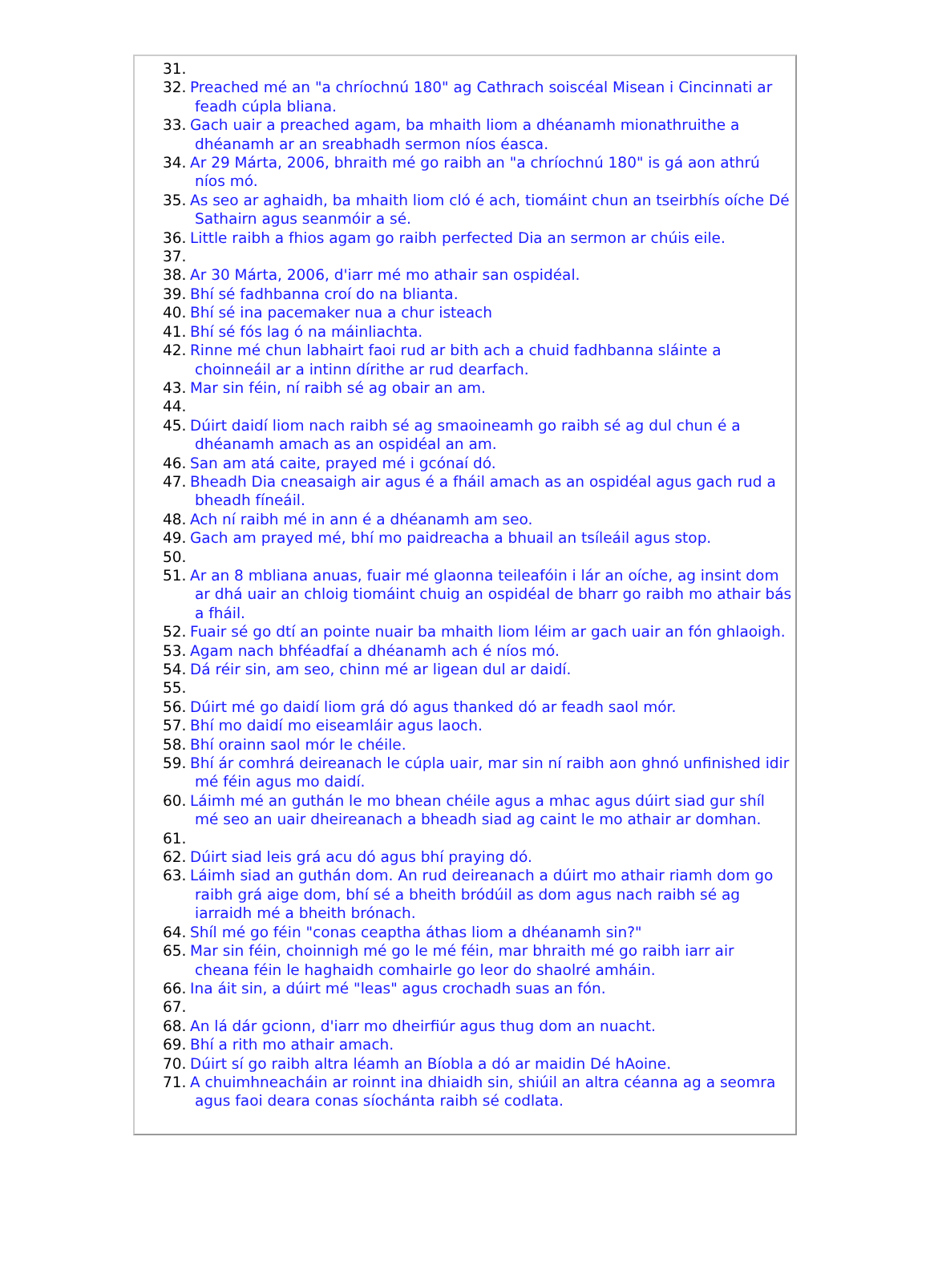31.
32. Preached mé an "a chríochnú 180" ag Cathrach soiscéal Misean i Cincinnati ar feadh cúpla bliana.
33. Gach uair a preached agam, ba mhaith liom a dhéanamh mionathruithe a dhéanamh ar an sreabhadh sermon níos éasca.
34. Ar 29 Márta, 2006, bhraith mé go raibh an "a chríochnú 180" is gá aon athrú níos mó.
35. As seo ar aghaidh, ba mhaith liom cló é ach, tiomáint chun an tseirbhís oíche Dé Sathairn agus seanmóir a sé.
36. Little raibh a fhios agam go raibh perfected Dia an sermon ar chúis eile.
37.
38. Ar 30 Márta, 2006, d'iarr mé mo athair san ospidéal.
39. Bhí sé fadhbanna croí do na blianta.
40. Bhí sé ina pacemaker nua a chur isteach
41. Bhí sé fós lag ó na máinliachta.
42. Rinne mé chun labhairt faoi rud ar bith ach a chuid fadhbanna sláinte a choinneáil ar a intinn dírithe ar rud dearfach.
43. Mar sin féin, ní raibh sé ag obair an am.
44.
45. Dúirt daidí liom nach raibh sé ag smaoineamh go raibh sé ag dul chun é a dhéanamh amach as an ospidéal an am.
46. San am atá caite, prayed mé i gcónaí dó.
47. Bheadh Dia cneasaigh air agus é a fháil amach as an ospidéal agus gach rud a bheadh fíneáil.
48. Ach ní raibh mé in ann é a dhéanamh am seo.
49. Gach am prayed mé, bhí mo paidreacha a bhuail an tsíleáil agus stop.
50.
51. Ar an 8 mbliana anuas, fuair mé glaonna teileafóin i lár an oíche, ag insint dom ar dhá uair an chloig tiomáint chuig an ospidéal de bharr go raibh mo athair bás a fháil.
52. Fuair sé go dtí an pointe nuair ba mhaith liom léim ar gach uair an fón ghlaoigh.
53. Agam nach bhféadfaí a dhéanamh ach é níos mó.
54. Dá réir sin, am seo, chinn mé ar ligean dul ar daidí.
55.
56. Dúirt mé go daidí liom grá dó agus thanked dó ar feadh saol mór.
57. Bhí mo daidí mo eiseamláir agus laoch.
58. Bhí orainn saol mór le chéile.
59. Bhí ár comhrá deireanach le cúpla uair, mar sin ní raibh aon ghnó unfinished idir mé féin agus mo daidí.
60. Láimh mé an guthán le mo bhean chéile agus a mhac agus dúirt siad gur shíl mé seo an uair dheireanach a bheadh siad ag caint le mo athair ar domhan.
61.
62. Dúirt siad leis grá acu dó agus bhí praying dó.
63. Láimh siad an guthán dom. An rud deireanach a dúirt mo athair riamh dom go raibh grá aige dom, bhí sé a bheith bródúil as dom agus nach raibh sé ag iarraidh mé a bheith brónach.
64. Shíl mé go féin "conas ceaptha áthas liom a dhéanamh sin?"
65. Mar sin féin, choinnigh mé go le mé féin, mar bhraith mé go raibh iarr air cheana féin le haghaidh comhairle go leor do shaolré amháin.
66. Ina áit sin, a dúirt mé "leas" agus crochadh suas an fón.
67.
68. An lá dár gcionn, d'iarr mo dheirfiúr agus thug dom an nuacht.
69. Bhí a rith mo athair amach.
70. Dúirt sí go raibh altra léamh an Bíobla a dó ar maidin Dé hAoine.
71. A chuimhneacháin ar roinnt ina dhiaidh sin, shiúil an altra céanna ag a seomra agus faoi deara conas síochánta raibh sé codlata.